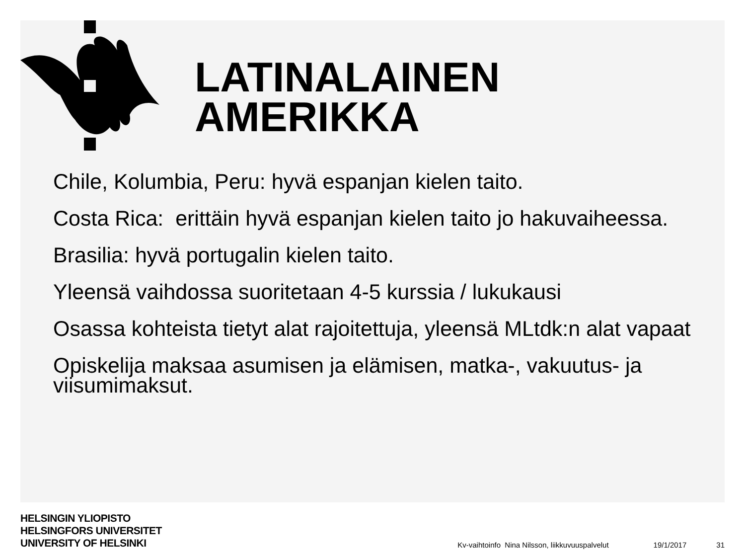LATINALAINEN
AMERIKKA
Chile, Kolumbia, Peru: hyvä espanjan kielen taito.
Costa Rica: erittäin hyvä espanjan kielen taito jo hakuvaiheessa.
Brasilia: hyvä portugalin kielen taito.
Yleensä vaihdossa suoritetaan 4-5 kurssia / lukukausi
Osassa kohteista tietyt alat rajoitettuja, yleensä MLtdk:n alat vapaat
Opiskelija maksaa asumisen ja elämisen, matka-, vakuutus- ja viisumimaksut.
HELSINGIN YLIOPISTO
HELSINGFORS UNIVERSITET
UNIVERSITY OF HELSINKI
Kv-vaihtoinfo Nina Nilsson, liikkuvuuspalvelut 19/1/2017 31